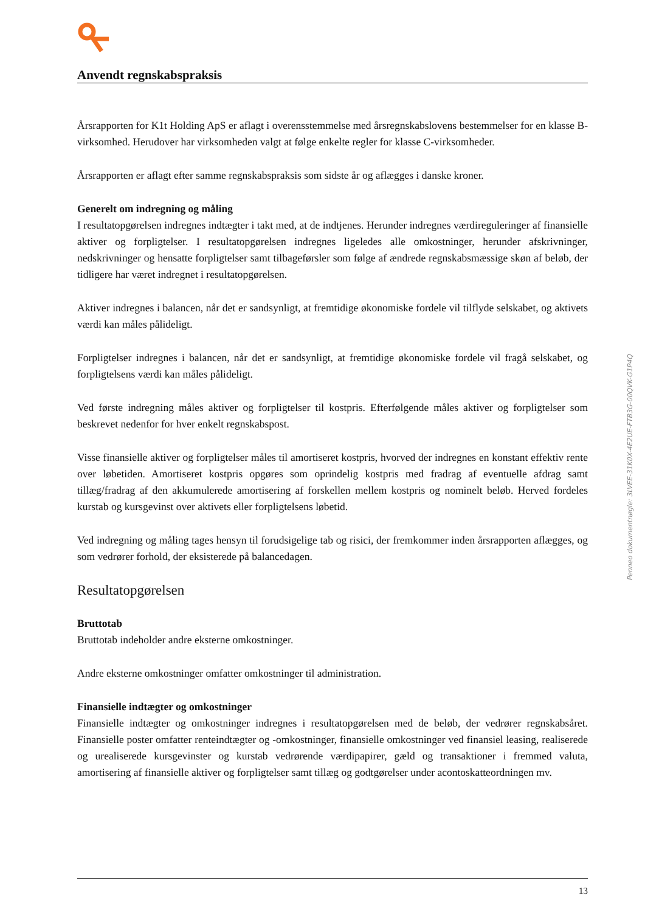Anvendt regnskabspraksis
Årsrapporten for K1t Holding ApS er aflagt i overensstemmelse med årsregnskabslovens bestemmelser for en klasse B-virksomhed. Herudover har virksomheden valgt at følge enkelte regler for klasse C-virksomheder.
Årsrapporten er aflagt efter samme regnskabspraksis som sidste år og aflægges i danske kroner.
Generelt om indregning og måling
I resultatopgørelsen indregnes indtægter i takt med, at de indtjenes. Herunder indregnes værdireguleringer af finansielle aktiver og forpligtelser. I resultatopgørelsen indregnes ligeledes alle omkostninger, herunder afskrivninger, nedskrivninger og hensatte forpligtelser samt tilbageførsler som følge af ændrede regnskabsmæssige skøn af beløb, der tidligere har været indregnet i resultatopgørelsen.
Aktiver indregnes i balancen, når det er sandsynligt, at fremtidige økonomiske fordele vil tilflyde selskabet, og aktivets værdi kan måles pålideligt.
Forpligtelser indregnes i balancen, når det er sandsynligt, at fremtidige økonomiske fordele vil fragå selskabet, og forpligtelsens værdi kan måles pålideligt.
Ved første indregning måles aktiver og forpligtelser til kostpris. Efterfølgende måles aktiver og forpligtelser som beskrevet nedenfor for hver enkelt regnskabspost.
Visse finansielle aktiver og forpligtelser måles til amortiseret kostpris, hvorved der indregnes en konstant effektiv rente over løbetiden. Amortiseret kostpris opgøres som oprindelig kostpris med fradrag af eventuelle afdrag samt tillæg/fradrag af den akkumulerede amortisering af forskellen mellem kostpris og nominelt beløb. Herved fordeles kurstab og kursgevinst over aktivets eller forpligtelsens løbetid.
Ved indregning og måling tages hensyn til forudsigelige tab og risici, der fremkommer inden årsrapporten aflægges, og som vedrører forhold, der eksisterede på balancedagen.
Resultatopgørelsen
Bruttotab
Bruttotab indeholder andre eksterne omkostninger.
Andre eksterne omkostninger omfatter omkostninger til administration.
Finansielle indtægter og omkostninger
Finansielle indtægter og omkostninger indregnes i resultatopgørelsen med de beløb, der vedrører regnskabsåret. Finansielle poster omfatter renteindtægter og -omkostninger, finansielle omkostninger ved finansiel leasing, realiserede og urealiserede kursgevinster og kurstab vedrørende værdipapirer, gæld og transaktioner i fremmed valuta, amortisering af finansielle aktiver og forpligtelser samt tillæg og godtgørelser under acontoskatteordningen mv.
Penneo dokumentnøgle: 3LVEE-31K0X-4E2UE-FTB3G-00QVK-G1P4Q
13